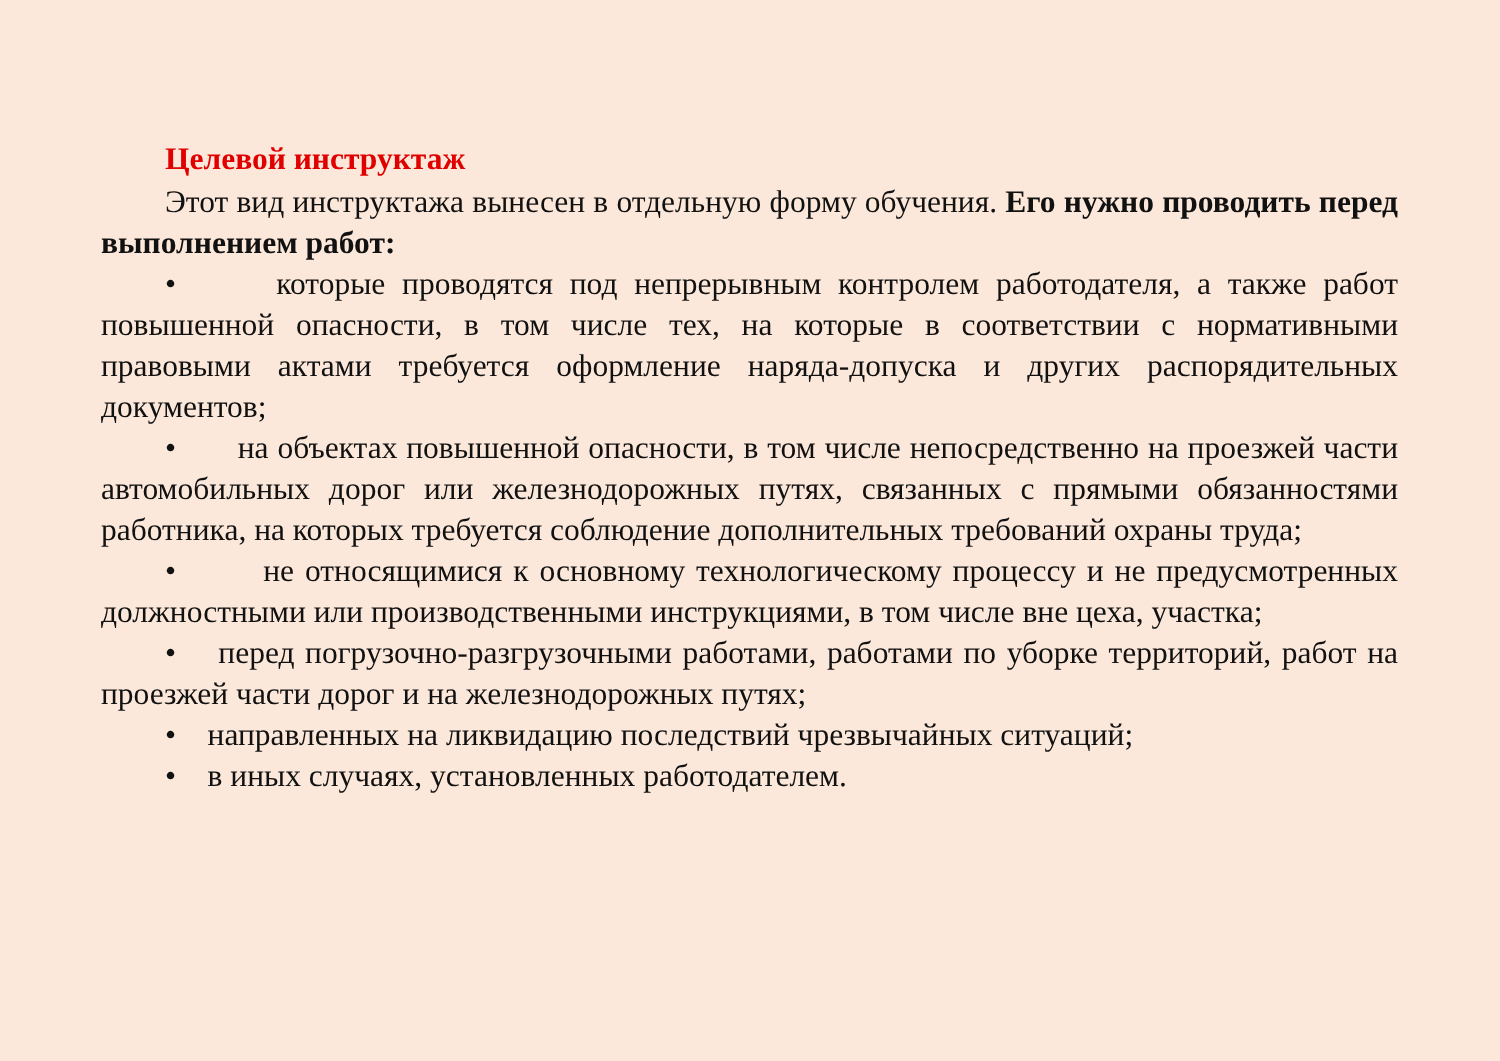Целевой инструктаж
Этот вид инструктажа вынесен в отдельную форму обучения. Его нужно проводить перед выполнением работ:
• которые проводятся под непрерывным контролем работодателя, а также работ повышенной опасности, в том числе тех, на которые в соответствии с нормативными правовыми актами требуется оформление наряда-допуска и других распорядительных документов;
• на объектах повышенной опасности, в том числе непосредственно на проезжей части автомобильных дорог или железнодорожных путях, связанных с прямыми обязанностями работника, на которых требуется соблюдение дополнительных требований охраны труда;
• не относящимися к основному технологическому процессу и не предусмотренных должностными или производственными инструкциями, в том числе вне цеха, участка;
• перед погрузочно-разгрузочными работами, работами по уборке территорий, работ на проезжей части дорог и на железнодорожных путях;
• направленных на ликвидацию последствий чрезвычайных ситуаций;
• в иных случаях, установленных работодателем.